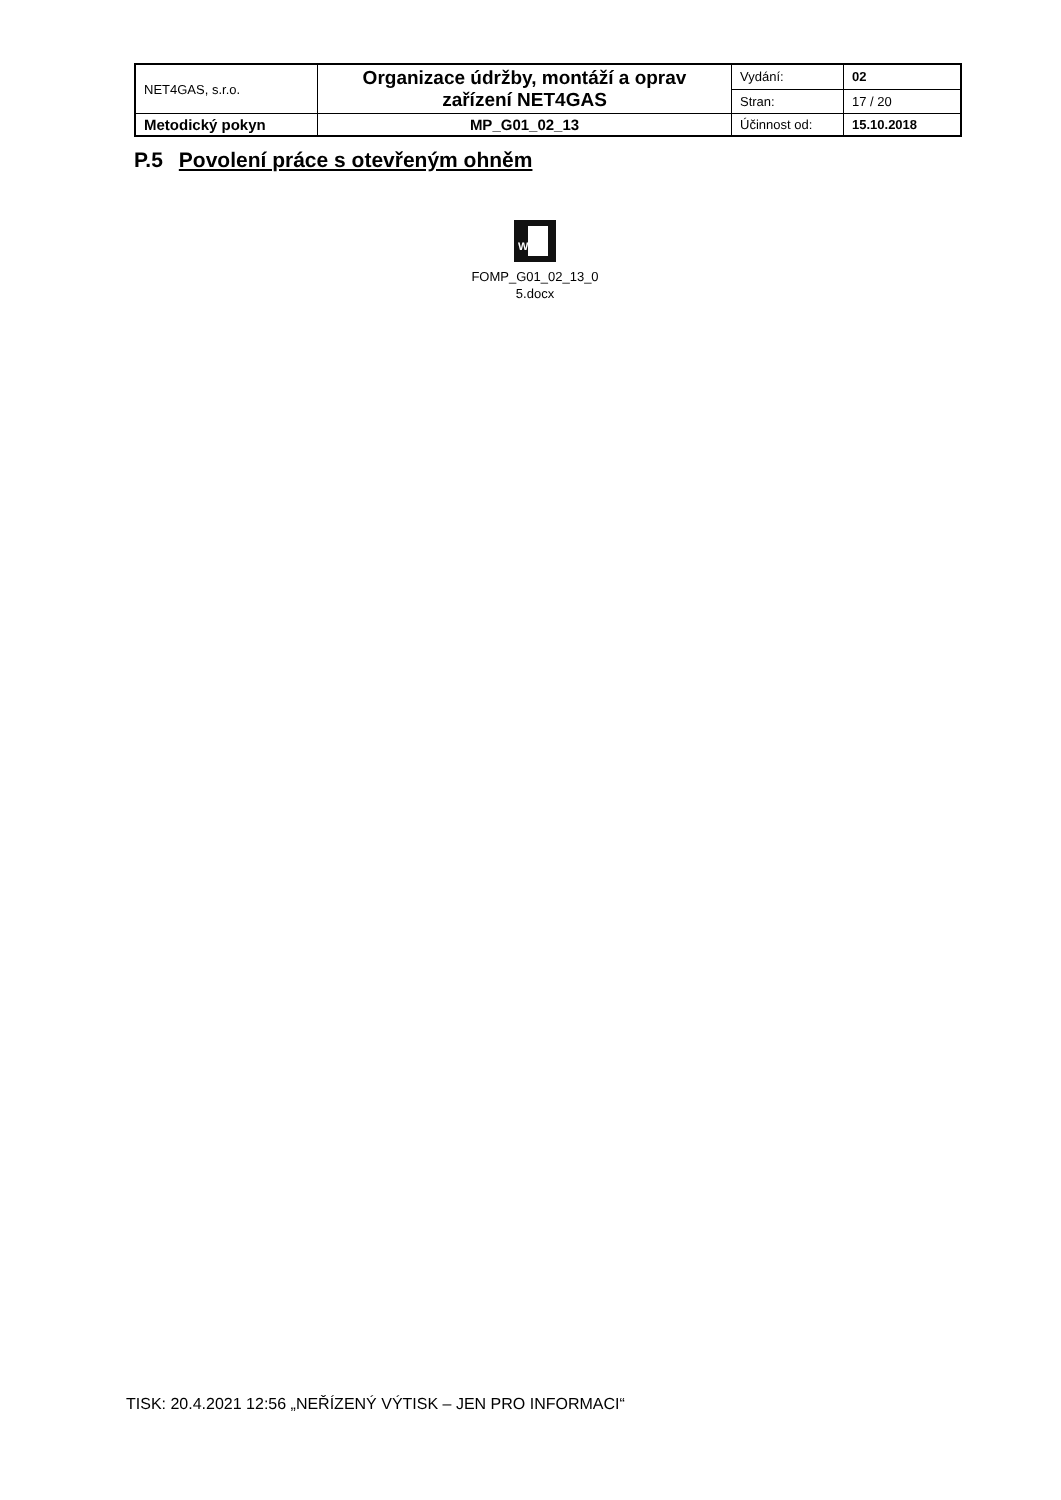| NET4GAS, s.r.o. | Organizace údržby, montáží a oprav zařízení NET4GAS | Vydání: | 02 |
| | | Stran: | 17 / 20 |
| Metodický pokyn | MP_G01_02_13 | Účinnost od: | 15.10.2018 |
P.5 Povolení práce s otevřeným ohněm
W
FOMP_G01_02_13_0
5.docx
TISK: 20.4.2021 12:56 „NEŘÍZENÝ VÝTISK – JEN PRO INFORMACI“